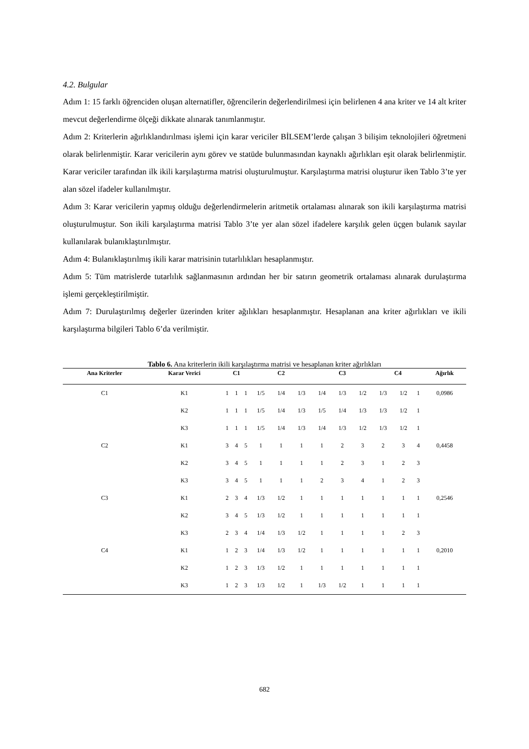4.2. Bulgular
Adım 1: 15 farklı öğrenciden oluşan alternatifler, öğrencilerin değerlendirilmesi için belirlenen 4 ana kriter ve 14 alt kriter mevcut değerlendirme ölçeği dikkate alınarak tanımlanmıştır.
Adım 2: Kriterlerin ağırlıklandırılması işlemi için karar vericiler BİLSEM’lerde çalışan 3 bilişim teknolojileri öğretmeni olarak belirlenmiştir. Karar vericilerin aynı görev ve statüde bulunmasından kaynaklı ağırlıkları eşit olarak belirlenmiştir. Karar vericiler tarafından ilk ikili karşılaştırma matrisi oluşturulmuştur. Karşılaştırma matrisi oluşturur iken Tablo 3’te yer alan sözel ifadeler kullanılmıştır.
Adım 3: Karar vericilerin yapmış olduğu değerlendirmelerin aritmetik ortalaması alınarak son ikili karşılaştırma matrisi oluşturulmuştur. Son ikili karşılaştırma matrisi Tablo 3’te yer alan sözel ifadelere karşılık gelen üçgen bulanık sayılar kullanılarak bulanıklaştırılmıştır.
Adım 4: Bulanıklaştırılmış ikili karar matrisinin tutarlılıkları hesaplanmıştır.
Adım 5: Tüm matrislerde tutarlılık sağlanmasının ardından her bir satırın geometrik ortalaması alınarak durulaştırma işlemi gerçekleştirilmiştir.
Adım 7: Durulaştırılmış değerler üzerinden kriter ağılıkları hesaplanmıştır. Hesaplanan ana kriter ağırlıkları ve ikili karşılaştırma bilgileri Tablo 6’da verilmiştir.
Tablo 6. Ana kriterlerin ikili karşılaştırma matrisi ve hesaplanan kriter ağırlıkları
| Ana Kriterler | Karar Verici | C1 | | | C2 | | | C3 | | | C4 | | | Ağırlık |
| --- | --- | --- | --- | --- | --- | --- | --- | --- | --- | --- | --- | --- | --- | --- |
| C1 | K1 | 1 | 1 | 1 | 1/5 | 1/4 | 1/3 | 1/4 | 1/3 | 1/2 | 1/3 | 1/2 | 1 | 0,0986 |
| | K2 | 1 | 1 | 1 | 1/5 | 1/4 | 1/3 | 1/5 | 1/4 | 1/3 | 1/3 | 1/2 | 1 | |
| | K3 | 1 | 1 | 1 | 1/5 | 1/4 | 1/3 | 1/4 | 1/3 | 1/2 | 1/3 | 1/2 | 1 | |
| C2 | K1 | 3 | 4 | 5 | 1 | 1 | 1 | 1 | 2 | 3 | 2 | 3 | 4 | 0,4458 |
| | K2 | 3 | 4 | 5 | 1 | 1 | 1 | 1 | 2 | 3 | 1 | 2 | 3 | |
| | K3 | 3 | 4 | 5 | 1 | 1 | 1 | 2 | 3 | 4 | 1 | 2 | 3 | |
| C3 | K1 | 2 | 3 | 4 | 1/3 | 1/2 | 1 | 1 | 1 | 1 | 1 | 1 | 1 | 0,2546 |
| | K2 | 3 | 4 | 5 | 1/3 | 1/2 | 1 | 1 | 1 | 1 | 1 | 1 | 1 | |
| | K3 | 2 | 3 | 4 | 1/4 | 1/3 | 1/2 | 1 | 1 | 1 | 1 | 2 | 3 | |
| C4 | K1 | 1 | 2 | 3 | 1/4 | 1/3 | 1/2 | 1 | 1 | 1 | 1 | 1 | 1 | 0,2010 |
| | K2 | 1 | 2 | 3 | 1/3 | 1/2 | 1 | 1 | 1 | 1 | 1 | 1 | 1 | |
| | K3 | 1 | 2 | 3 | 1/3 | 1/2 | 1 | 1/3 | 1/2 | 1 | 1 | 1 | 1 | |
682